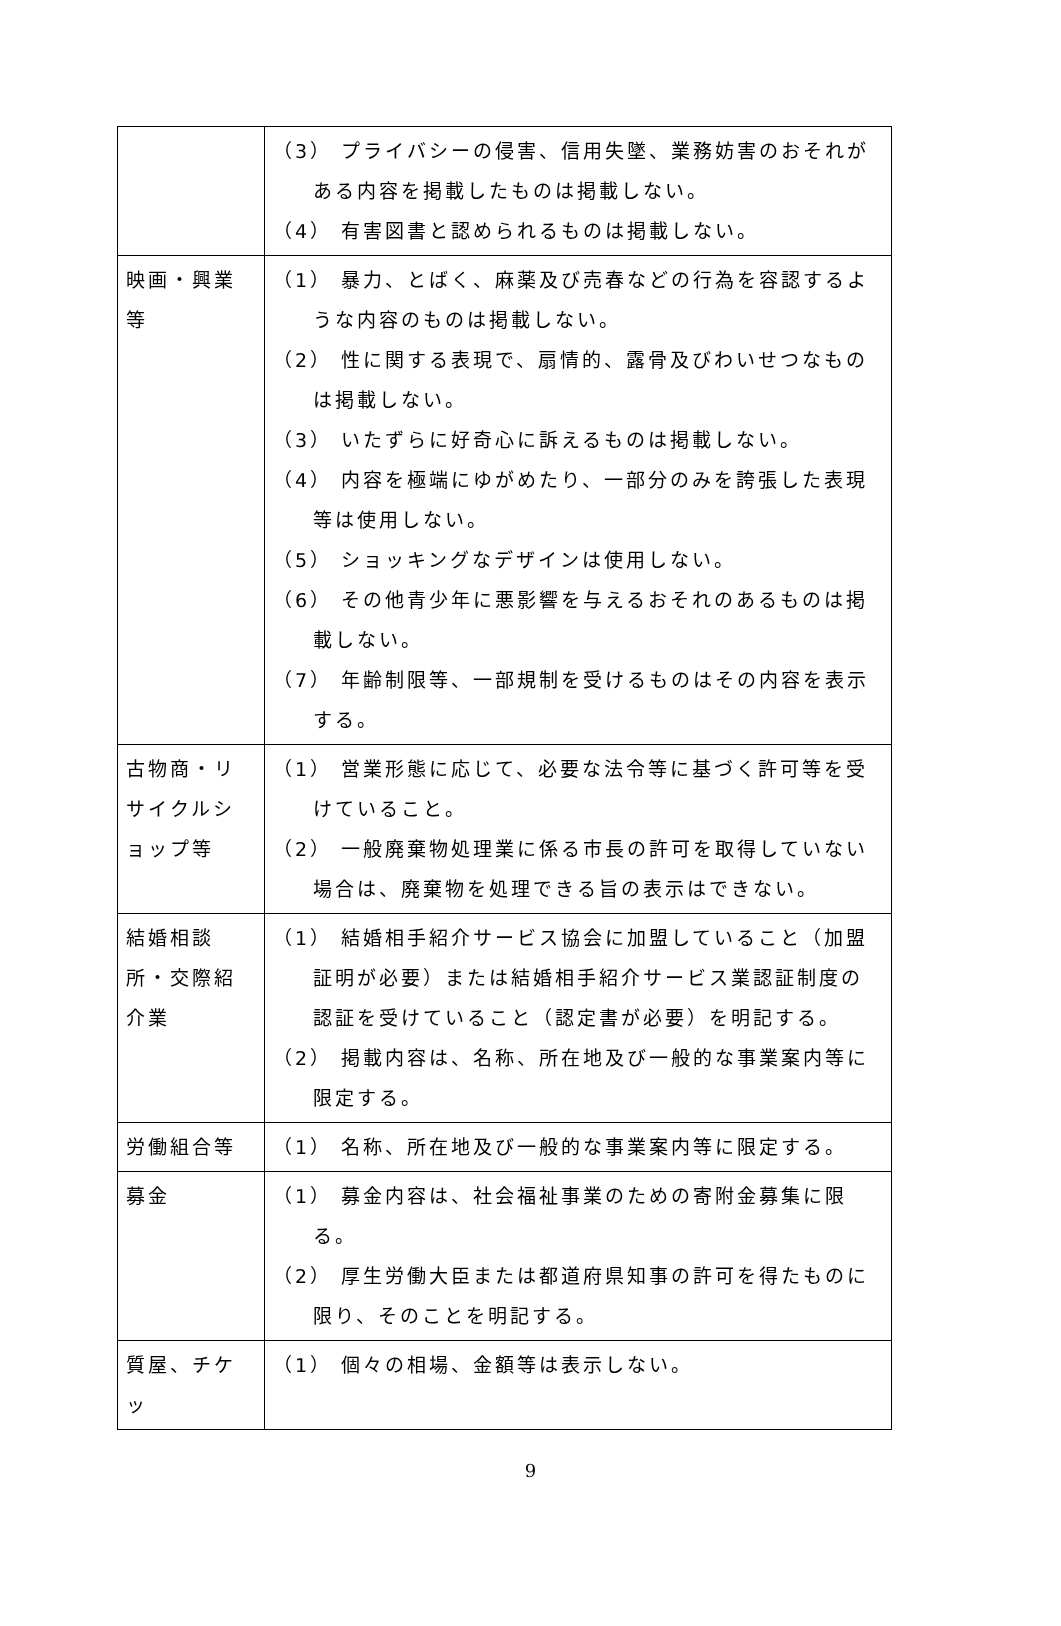| | （3） プライバシーの侵害、信用失墜、業務妨害のおそれがある内容を掲載したものは掲載しない。 （4） 有害図書と認められるものは掲載しない。 |
| 映画・興業等 | （1） 暴力、とばく、麻薬及び売春などの行為を容認するような内容のものは掲載しない。 （2） 性に関する表現で、扇情的、露骨及びわいせつなものは掲載しない。 （3） いたずらに好奇心に訴えるものは掲載しない。 （4） 内容を極端にゆがめたり、一部分のみを誇張した表現等は使用しない。 （5） ショッキングなデザインは使用しない。 （6） その他青少年に悪影響を与えるおそれのあるものは掲載しない。 （7） 年齢制限等、一部規制を受けるものはその内容を表示する。 |
| 古物商・リサイクルショップ等 | （1） 営業形態に応じて、必要な法令等に基づく許可等を受けていること。 （2） 一般廃棄物処理業に係る市長の許可を取得していない場合は、廃棄物を処理できる旨の表示はできない。 |
| 結婚相談所・交際紹介業 | （1） 結婚相手紹介サービス協会に加盟していること（加盟証明が必要）または結婚相手紹介サービス業認証制度の認証を受けていること（認定書が必要）を明記する。 （2） 掲載内容は、名称、所在地及び一般的な事業案内等に限定する。 |
| 労働組合等 | （1） 名称、所在地及び一般的な事業案内等に限定する。 |
| 募金 | （1） 募金内容は、社会福祉事業のための寄附金募集に限る。 （2） 厚生労働大臣または都道府県知事の許可を得たものに限り、そのことを明記する。 |
| 質屋、チケッ | （1） 個々の相場、金額等は表示しない。 |
9